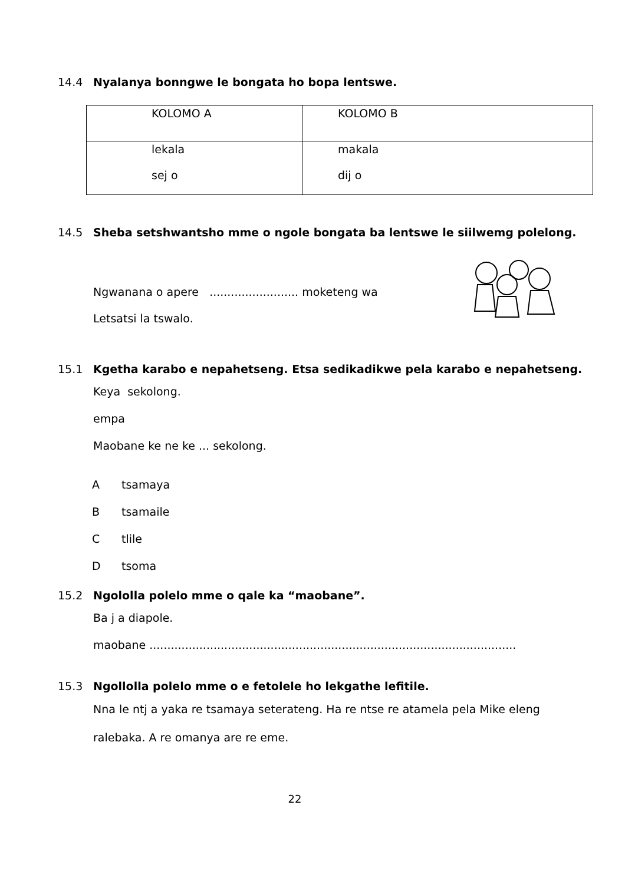14.4 Nyalanya bonngwe le bongata ho bopa lentswe.
| KOLOMO A | KOLOMO B |
| lekala sej o | makala dij o |
14.5 Sheba setshwantsho mme o ngole bongata ba lentswe le siilwemg polelong.
Ngwanana o apere ......................... moketeng wa
Letsatsi la tswalo.
15.1 Kgetha karabo e nepahetseng. Etsa sedikadikwe pela karabo e nepahetseng.
Keya sekolong.
empa
Maobane ke ne ke ... sekolong.
Atsamaya
Btsamaile
Ctlile
Dtsoma
15.2 Ngololla polelo mme o qale ka “maobane”.
Ba j a diapole.
maobane .......................................................................................................
15.3 Ngollolla polelo mme o e fetolele ho lekgathe lefitile.
Nna le ntj a yaka re tsamaya seterateng. Ha re ntse re atamela pela Mike eleng ralebaka. A re omanya are re eme.
22